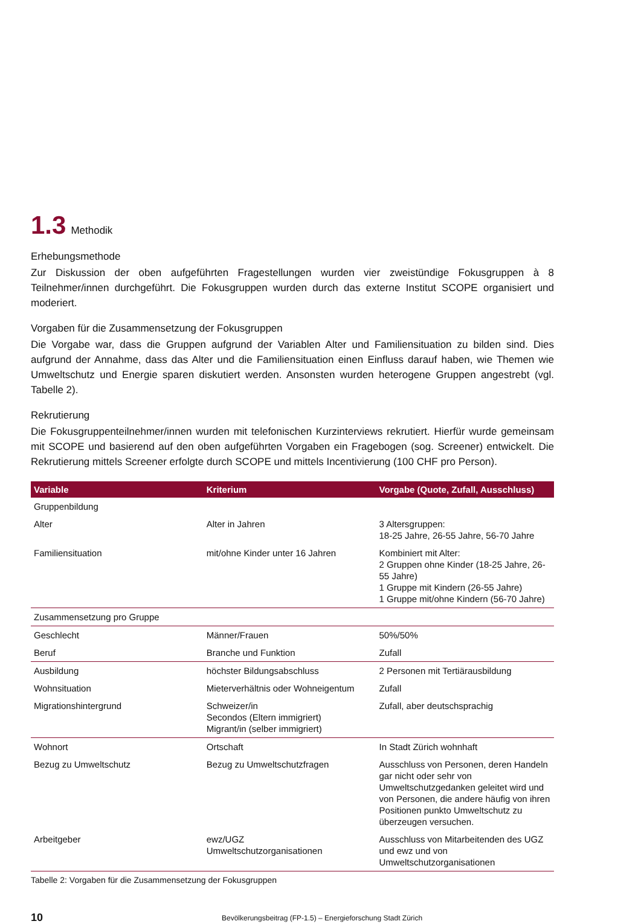1.3 Methodik
Erhebungsmethode
Zur Diskussion der oben aufgeführten Fragestellungen wurden vier zweistündige Fokusgruppen à 8 Teilnehmer/innen durchgeführt. Die Fokusgruppen wurden durch das externe Institut SCOPE organisiert und moderiert.
Vorgaben für die Zusammensetzung der Fokusgruppen
Die Vorgabe war, dass die Gruppen aufgrund der Variablen Alter und Familiensituation zu bilden sind. Dies aufgrund der Annahme, dass das Alter und die Familiensituation einen Einfluss darauf haben, wie Themen wie Umweltschutz und Energie sparen diskutiert werden. Ansonsten wurden heterogene Gruppen angestrebt (vgl. Tabelle 2).
Rekrutierung
Die Fokusgruppenteilnehmer/innen wurden mit telefonischen Kurzinterviews rekrutiert. Hierfür wurde gemeinsam mit SCOPE und basierend auf den oben aufgeführten Vorgaben ein Fragebogen (sog. Screener) entwickelt. Die Rekrutierung mittels Screener erfolgte durch SCOPE und mittels Incentivierung (100 CHF pro Person).
| Variable | Kriterium | Vorgabe (Quote, Zufall, Ausschluss) |
| --- | --- | --- |
| Gruppenbildung | | |
| Alter | Alter in Jahren | 3 Altersgruppen: 18-25 Jahre, 26-55 Jahre, 56-70 Jahre |
| Familiensituation | mit/ohne Kinder unter 16 Jahren | Kombiniert mit Alter: 2 Gruppen ohne Kinder (18-25 Jahre, 26-55 Jahre) 1 Gruppe mit Kindern (26-55 Jahre) 1 Gruppe mit/ohne Kindern (56-70 Jahre) |
| Zusammensetzung pro Gruppe | | |
| Geschlecht | Männer/Frauen | 50%/50% |
| Beruf | Branche und Funktion | Zufall |
| Ausbildung | höchster Bildungsabschluss | 2 Personen mit Tertiärausbildung |
| Wohnsituation | Mieterverhältnis oder Wohneigentum | Zufall |
| Migrationshintergrund | Schweizer/in Secondos (Eltern immigriert) Migrant/in (selber immigriert) | Zufall, aber deutschsprachig |
| Wohnort | Ortschaft | In Stadt Zürich wohnhaft |
| Bezug zu Umweltschutz | Bezug zu Umweltschutzfragen | Ausschluss von Personen, deren Handeln gar nicht oder sehr von Umweltschutzgedanken geleitet wird und von Personen, die andere häufig von ihren Positionen punkto Umweltschutz zu überzeugen versuchen. |
| Arbeitgeber | ewz/UGZ Umweltschutzorganisationen | Ausschluss von Mitarbeitenden des UGZ und ewz und von Umweltschutzorganisationen |
Tabelle 2: Vorgaben für die Zusammensetzung der Fokusgruppen
10 Bevölkerungsbeitrag (FP-1.5) – Energieforschung Stadt Zürich